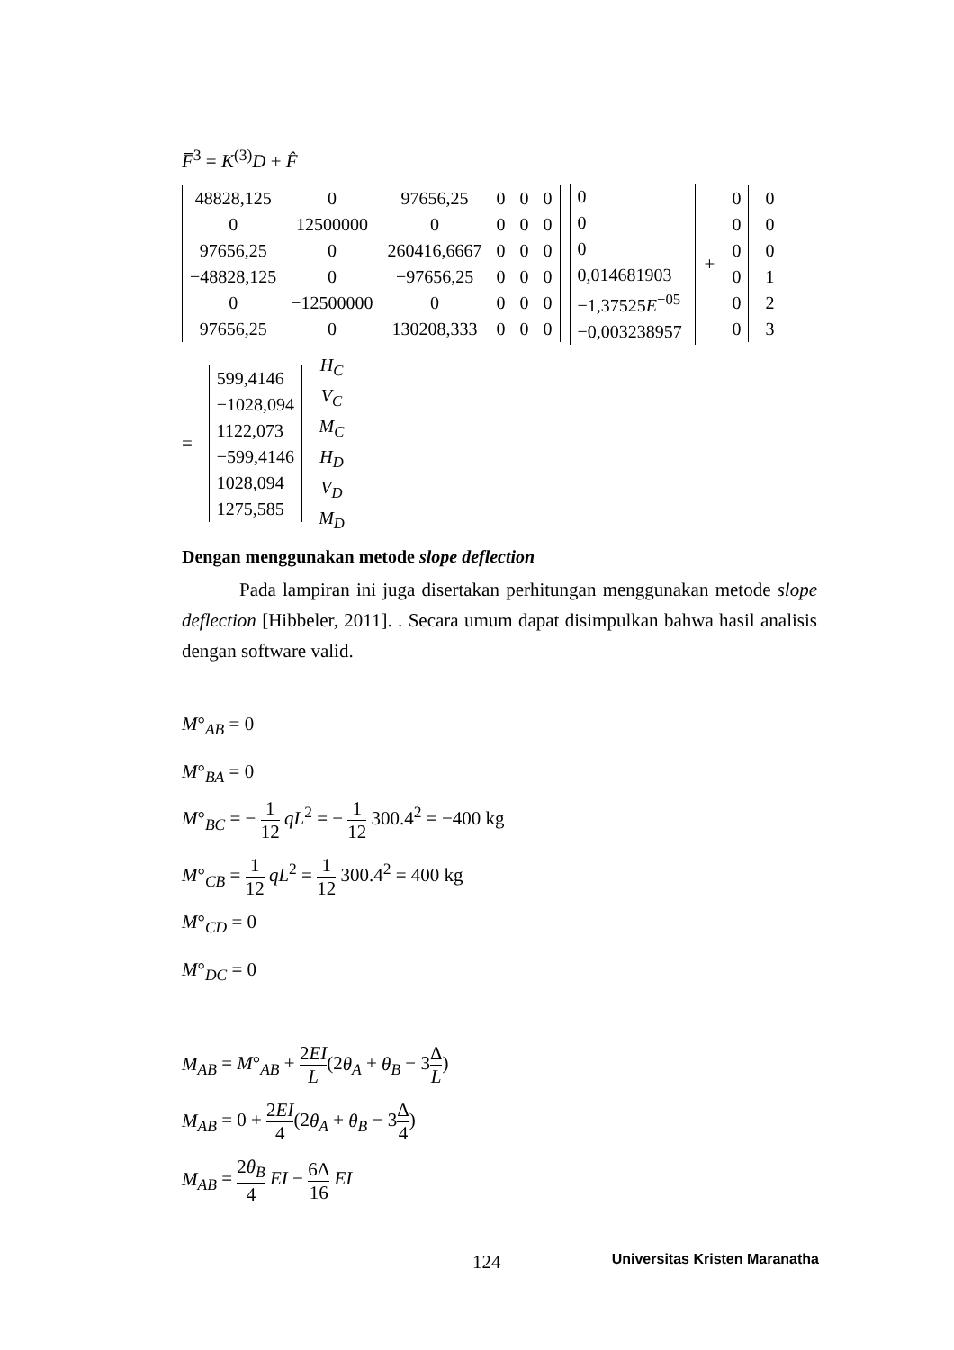F̅<sup>3</sup> = K<sup>(3)</sup>D + F̂
| 48828,125 | 0 | 97656,25 | 0 | 0 | 0 |
| 0 | 12500000 | 0 | 0 | 0 | 0 |
| 97656,25 | 0 | 260416,6667 | 0 | 0 | 0 |
| −48828,125 | 0 | −97656,25 | 0 | 0 | 0 |
| 0 | −12500000 | 0 | 0 | 0 | 0 |
| 97656,25 | 0 | 130208,333 | 0 | 0 | 0 |
| 0 |
| 0 |
| 0 |
| 0,014681903 |
| −1,37525 E<sup>−05</sup> |
| −0,003238957 |
+
| 0 |
| 0 |
| 0 |
| 0 |
| 0 |
| 0 |
| 0 |
| 0 |
| 0 |
| 1 |
| 2 |
| 3 |
=
| 599,4146 |
| −1028,094 |
| 1122,073 |
| −599,4146 |
| 1028,094 |
| 1275,585 |
| H<sub>C</sub> |
| V<sub>C</sub> |
| M<sub>C</sub> |
| H<sub>D</sub> |
| V<sub>D</sub> |
| M<sub>D</sub> |
Dengan menggunakan metode slope deflection
Pada lampiran ini juga disertakan perhitungan menggunakan metode slope deflection [Hibbeler, 2011]. . Secara umum dapat disimpulkan bahwa hasil analisis dengan software valid.
M°<sub>AB</sub> = 0
M°<sub>BA</sub> = 0
M°<sub>BC</sub> = − 1 12 qL<sup>2</sup> = − 1 12 300.4<sup>2</sup> = −400 kg
M°<sub>CB</sub> = 1 12 qL<sup>2</sup> = 1 12 300.4<sup>2</sup> = 400 kg
M°<sub>CD</sub> = 0
M°<sub>DC</sub> = 0
M<sub>AB</sub> = M°<sub>AB</sub> + 2EI L(2θ<sub>A</sub> + θ<sub>B</sub> − 3Δ L)
M<sub>AB</sub> = 0 + 2EI 4(2θ<sub>A</sub> + θ<sub>B</sub> − 3Δ 4)
M<sub>AB</sub> = 2θ<sub>B</sub> 4 EI − 6Δ 16 EI
124 Universitas Kristen Maranatha